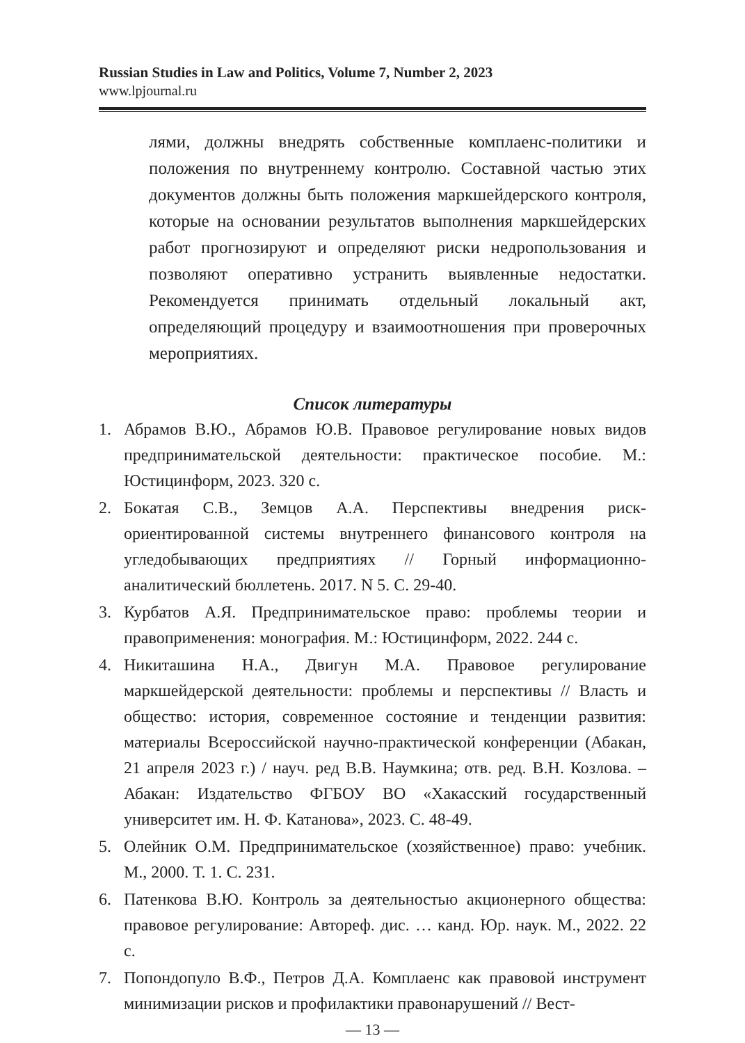Russian Studies in Law and Politics, Volume 7, Number 2, 2023
www.lpjournal.ru
лями, должны внедрять собственные комплаенс-политики и положения по внутреннему контролю. Составной частью этих документов должны быть положения маркшейдерского контроля, которые на основании результатов выполнения маркшейдерских работ прогнозируют и определяют риски недропользования и позволяют оперативно устранить выявленные недостатки. Рекомендуется принимать отдельный локальный акт, определяющий процедуру и взаимоотношения при проверочных мероприятиях.
Список литературы
1. Абрамов В.Ю., Абрамов Ю.В. Правовое регулирование новых видов предпринимательской деятельности: практическое пособие. М.: Юстицинформ, 2023. 320 с.
2. Бокатая С.В., Земцов А.А. Перспективы внедрения риск-ориентированной системы внутреннего финансового контроля на угледобывающих предприятиях // Горный информационно-аналитический бюллетень. 2017. N 5. С. 29-40.
3. Курбатов А.Я. Предпринимательское право: проблемы теории и правоприменения: монография. М.: Юстицинформ, 2022. 244 с.
4. Никиташина Н.А., Двигун М.А. Правовое регулирование маркшейдерской деятельности: проблемы и перспективы // Власть и общество: история, современное состояние и тенденции развития: материалы Всероссийской научно-практической конференции (Абакан, 21 апреля 2023 г.) / науч. ред В.В. Наумкина; отв. ред. В.Н. Козлова. – Абакан: Издательство ФГБОУ ВО «Хакасский государственный университет им. Н. Ф. Катанова», 2023. С. 48-49.
5. Олейник О.М. Предпринимательское (хозяйственное) право: учебник. М., 2000. Т. 1. С. 231.
6. Патенкова В.Ю. Контроль за деятельностью акционерного общества: правовое регулирование: Автореф. дис. … канд. Юр. наук. М., 2022. 22 с.
7. Попондопуло В.Ф., Петров Д.А. Комплаенс как правовой инструмент минимизации рисков и профилактики правонарушений // Вест-
— 13 —